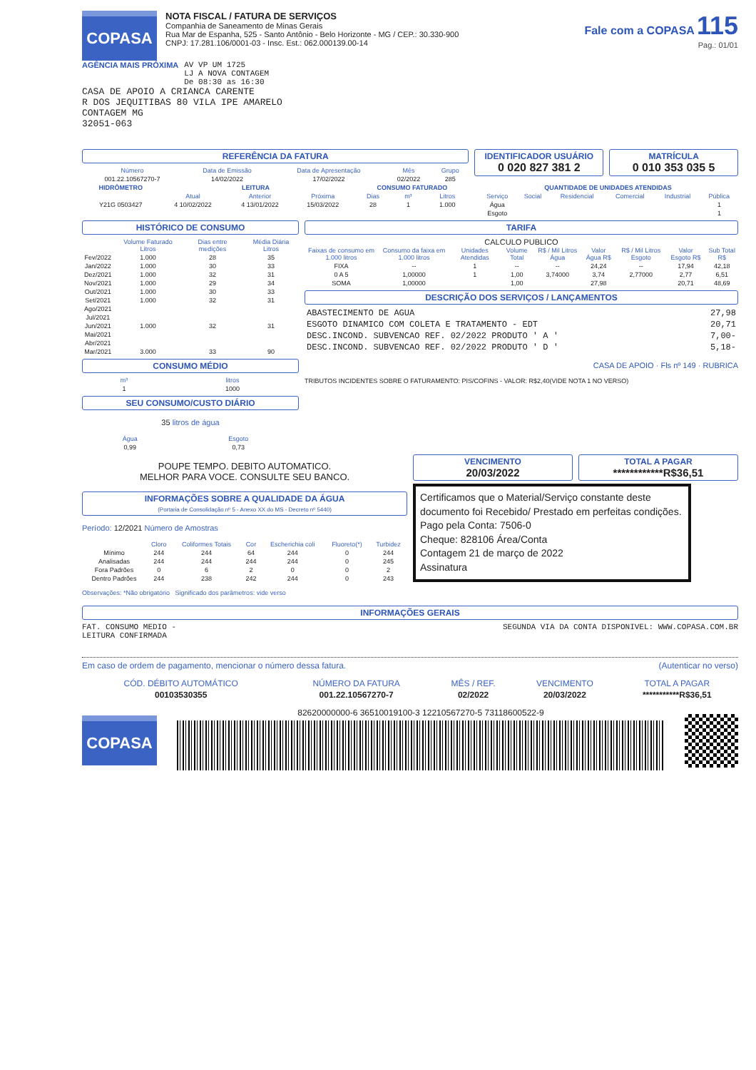COPASA
NOTA FISCAL / FATURA DE SERVIÇOS
Companhia de Saneamento de Minas Gerais
Rua Mar de Espanha, 525 - Santo Antônio - Belo Horizonte - MG / CEP.: 30.330-900
CNPJ: 17.281.106/0001-03 - Insc. Est.: 062.000139.00-14
Fale com a COPASA 115
Pag.: 01/01
AGÊNCIA MAIS PRÓXIMA AV VP UM 1725
LJ A NOVA CONTAGEM
De 08:30 as 16:30
CASA DE APOIO A CRIANCA CARENTE
R DOS JEQUITIBAS 80 VILA IPE AMARELO
CONTAGEM MG
32051-063
REFERÊNCIA DA FATURA
| Número | Data de Emissão | Data de Apresentação | Mês | Grupo |
| --- | --- | --- | --- | --- |
| 001.22.10567270-7 | 14/02/2022 | 17/02/2022 | 02/2022 | 285 |
IDENTIFICADOR USUÁRIO
0 020 827 381 2
MATRÍCULA
0 010 353 035 5
| HIDRÔMETRO | LEITURA | | | CONSUMO FATURADO | | |
| --- | --- | --- | --- | --- | --- | --- |
| | Atual | Anterior | Próxima | Dias | m³ | Litros |
| Y21G 0503427 | 4 10/02/2022 | 4 13/01/2022 | 15/03/2022 | 28 | 1 | 1.000 |
| QUANTIDADE DE UNIDADES ATENDIDAS | | | | | |
| --- | --- | --- | --- | --- | --- |
| Serviço | Social | Residencial | Comercial | Industrial | Pública |
| Água | | | | | 1 |
| Esgoto | | | | | 1 |
HISTÓRICO DE CONSUMO
| | Volume Faturado Litros | Dias entre medições | Média Diária Litros |
| --- | --- | --- | --- |
| Fev/2022 | 1.000 | 28 | 35 |
| Jan/2022 | 1.000 | 30 | 33 |
| Dez/2021 | 1.000 | 32 | 31 |
| Nov/2021 | 1.000 | 29 | 34 |
| Out/2021 | 1.000 | 30 | 33 |
| Set/2021 | 1.000 | 32 | 31 |
| Ago/2021 | | | |
| Jul/2021 | | | |
| Jun/2021 | 1.000 | 32 | 31 |
| Mai/2021 | | | |
| Abr/2021 | | | |
| Mar/2021 | 3.000 | 33 | 90 |
CONSUMO MÉDIO
| m³ | litros |
| --- | --- |
| 1 | 1000 |
SEU CONSUMO/CUSTO DIÁRIO
35 litros de água
| Água | Esgoto |
| --- | --- |
| 0,99 | 0,73 |
TARIFA
CALCULO PUBLICO
| Faixas de consumo em 1.000 litros | Consumo da faixa em 1.000 litros | Unidades Atendidas | Volume Total | R$ / Mil Litros Água | Valor Água R$ | R$ / Mil Litros Esgoto | Valor Esgoto R$ | Sub Total R$ |
| --- | --- | --- | --- | --- | --- | --- | --- | --- |
| FIXA | -- | 1 | -- | -- | 24,24 | -- | 17,94 | 42,18 |
| 0 A 5 | 1,00000 | 1 | 1,00 | 3,74000 | 3,74 | 2,77000 | 2,77 | 6,51 |
| SOMA | 1,00000 | | 1,00 | | 27,98 | | 20,71 | 48,69 |
DESCRIÇÃO DOS SERVIÇOS / LANÇAMENTOS
| ABASTECIMENTO DE AGUA | 27,98 |
| ESGOTO DINAMICO COM COLETA E TRATAMENTO - EDT | 20,71 |
| DESC.INCOND. SUBVENCAO REF. 02/2022 PRODUTO ' A ' | 7,00- |
| DESC.INCOND. SUBVENCAO REF. 02/2022 PRODUTO ' D ' | 5,18- |
CASA DE APOIO · Fls nº 149 · RUBRICA
TRIBUTOS INCIDENTES SOBRE O FATURAMENTO: PIS/COFINS - VALOR: R$2,40(VIDE NOTA 1 NO VERSO)
POUPE TEMPO. DEBITO AUTOMATICO.
MELHOR PARA VOCE. CONSULTE SEU BANCO.
INFORMAÇÕES SOBRE A QUALIDADE DA ÁGUA
(Portaria de Consolidação nº 5 - Anexo XX do MS - Decreto nº 5440)
Período: 12/2021 Número de Amostras
| | Cloro | Coliformes Totais | Cor | Escherichia coli | Fluoreto(*) | Turbidez |
| --- | --- | --- | --- | --- | --- | --- |
| Mínimo | 244 | 244 | 64 | 244 | 0 | 244 |
| Analisadas | 244 | 244 | 244 | 244 | 0 | 245 |
| Fora Padrões | 0 | 6 | 2 | 0 | 0 | 2 |
| Dentro Padrões | 244 | 238 | 242 | 244 | 0 | 243 |
Observações: *Não obrigatório Significado dos parâmetros: vide verso
VENCIMENTO
20/03/2022
TOTAL A PAGAR
************R$36,51
Certificamos que o Material/Serviço constante deste documento foi Recebido/ Prestado em perfeitas condições.
Pago pela Conta: 7506-0
Cheque: 828106 Área/Conta
Contagem 21 de março de 2022
Assinatura
INFORMAÇÕES GERAIS
FAT. CONSUMO MEDIO -
LEITURA CONFIRMADA SEGUNDA VIA DA CONTA DISPONIVEL: WWW.COPASA.COM.BR
Em caso de ordem de pagamento, mencionar o número dessa fatura. (Autenticar no verso)
| CÓD. DÉBITO AUTOMÁTICO | NÚMERO DA FATURA | MÊS / REF. | VENCIMENTO | TOTAL A PAGAR |
| --- | --- | --- | --- | --- |
| 00103530355 | 001.22.10567270-7 | 02/2022 | 20/03/2022 | ***********R$36,51 |
COPASA
82620000000-6 36510019100-3 12210567270-5 73118600522-9